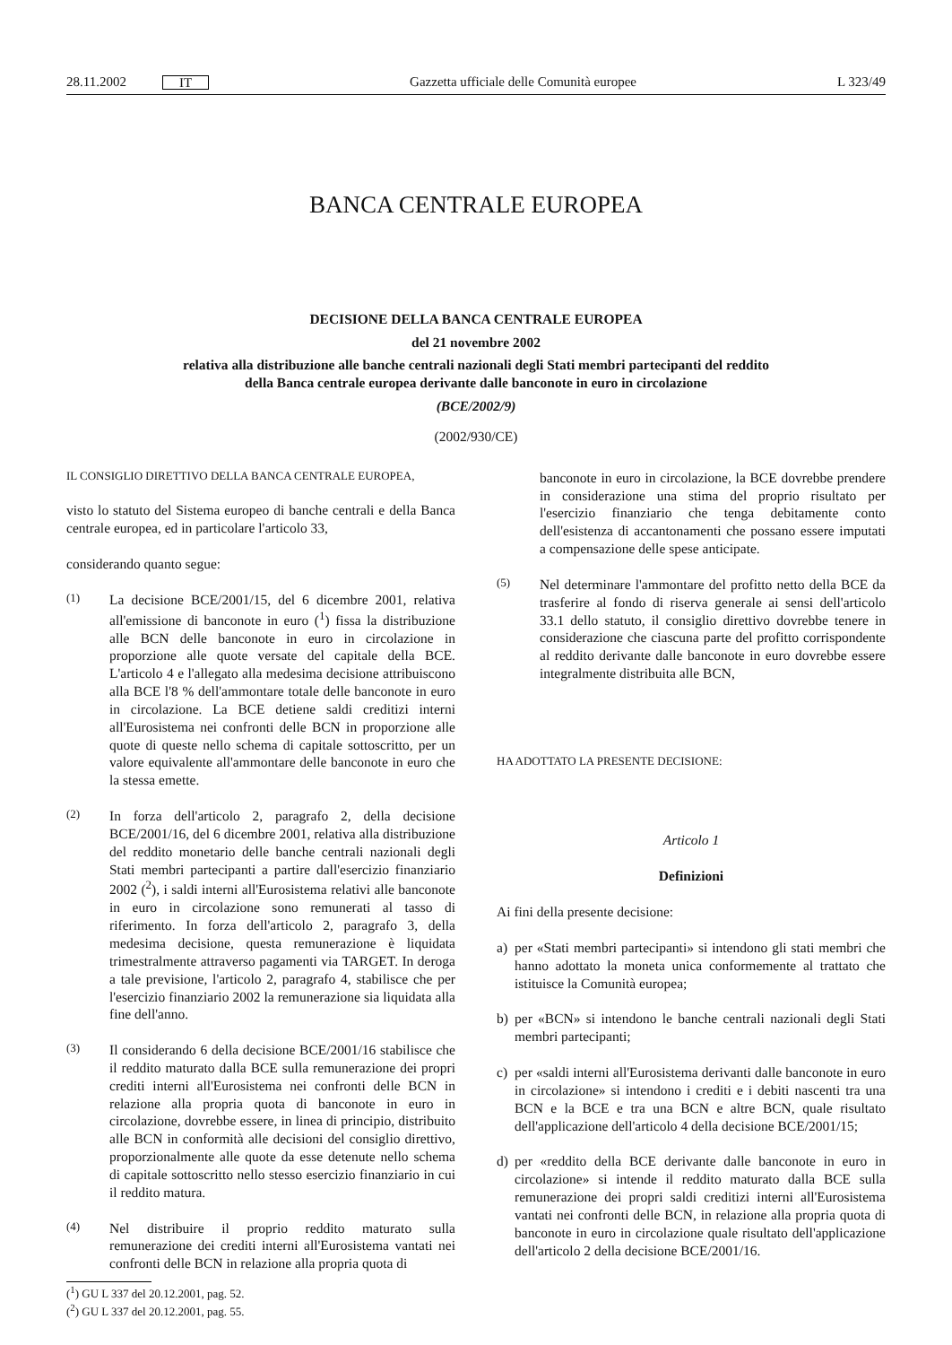28.11.2002 IT
Gazzetta ufficiale delle Comunità europee L 323/49
BANCA CENTRALE EUROPEA
DECISIONE DELLA BANCA CENTRALE EUROPEA
del 21 novembre 2002
relativa alla distribuzione alle banche centrali nazionali degli Stati membri partecipanti del reddito
della Banca centrale europea derivante dalle banconote in euro in circolazione
(BCE/2002/9)
(2002/930/CE)
IL CONSIGLIO DIRETTIVO DELLA BANCA CENTRALE EUROPEA,
visto lo statuto del Sistema europeo di banche centrali e della Banca centrale europea, ed in particolare l'articolo 33,
considerando quanto segue:
(1)
La decisione BCE/2001/15, del 6 dicembre 2001, relativa all'emissione di banconote in euro (<sup>1</sup>) fissa la distribuzione alle BCN delle banconote in euro in circolazione in proporzione alle quote versate del capitale della BCE. L'articolo 4 e l'allegato alla medesima decisione attribuiscono alla BCE l'8 % dell'ammontare totale delle banconote in euro in circolazione. La BCE detiene saldi creditizi interni all'Eurosistema nei confronti delle BCN in proporzione alle quote di queste nello schema di capitale sottoscritto, per un valore equivalente all'ammontare delle banconote in euro che la stessa emette.
(2)
In forza dell'articolo 2, paragrafo 2, della decisione BCE/2001/16, del 6 dicembre 2001, relativa alla distribuzione del reddito monetario delle banche centrali nazionali degli Stati membri partecipanti a partire dall'esercizio finanziario 2002 (<sup>2</sup>), i saldi interni all'Eurosistema relativi alle banconote in euro in circolazione sono remunerati al tasso di riferimento. In forza dell'articolo 2, paragrafo 3, della medesima decisione, questa remunerazione è liquidata trimestralmente attraverso pagamenti via TARGET. In deroga a tale previsione, l'articolo 2, paragrafo 4, stabilisce che per l'esercizio finanziario 2002 la remunerazione sia liquidata alla fine dell'anno.
(3)
Il considerando 6 della decisione BCE/2001/16 stabilisce che il reddito maturato dalla BCE sulla remunerazione dei propri crediti interni all'Eurosistema nei confronti delle BCN in relazione alla propria quota di banconote in euro in circolazione, dovrebbe essere, in linea di principio, distribuito alle BCN in conformità alle decisioni del consiglio direttivo, proporzionalmente alle quote da esse detenute nello schema di capitale sottoscritto nello stesso esercizio finanziario in cui il reddito matura.
(4)
Nel distribuire il proprio reddito maturato sulla remunerazione dei crediti interni all'Eurosistema vantati nei confronti delle BCN in relazione alla propria quota di
(<sup>1</sup>) GU L 337 del 20.12.2001, pag. 52.
(<sup>2</sup>) GU L 337 del 20.12.2001, pag. 55.
banconote in euro in circolazione, la BCE dovrebbe prendere in considerazione una stima del proprio risultato per l'esercizio finanziario che tenga debitamente conto dell'esistenza di accantonamenti che possano essere imputati a compensazione delle spese anticipate.
(5)
Nel determinare l'ammontare del profitto netto della BCE da trasferire al fondo di riserva generale ai sensi dell'articolo 33.1 dello statuto, il consiglio direttivo dovrebbe tenere in considerazione che ciascuna parte del profitto corrispondente al reddito derivante dalle banconote in euro dovrebbe essere integralmente distribuita alle BCN,
HA ADOTTATO LA PRESENTE DECISIONE:
Articolo 1
Definizioni
Ai fini della presente decisione:
a) per «Stati membri partecipanti» si intendono gli stati membri che hanno adottato la moneta unica conformemente al trattato che istituisce la Comunità europea;
b) per «BCN» si intendono le banche centrali nazionali degli Stati membri partecipanti;
c) per «saldi interni all'Eurosistema derivanti dalle banconote in euro in circolazione» si intendono i crediti e i debiti nascenti tra una BCN e la BCE e tra una BCN e altre BCN, quale risultato dell'applicazione dell'articolo 4 della decisione BCE/2001/15;
d) per «reddito della BCE derivante dalle banconote in euro in circolazione» si intende il reddito maturato dalla BCE sulla remunerazione dei propri saldi creditizi interni all'Eurosistema vantati nei confronti delle BCN, in relazione alla propria quota di banconote in euro in circolazione quale risultato dell'applicazione dell'articolo 2 della decisione BCE/2001/16.